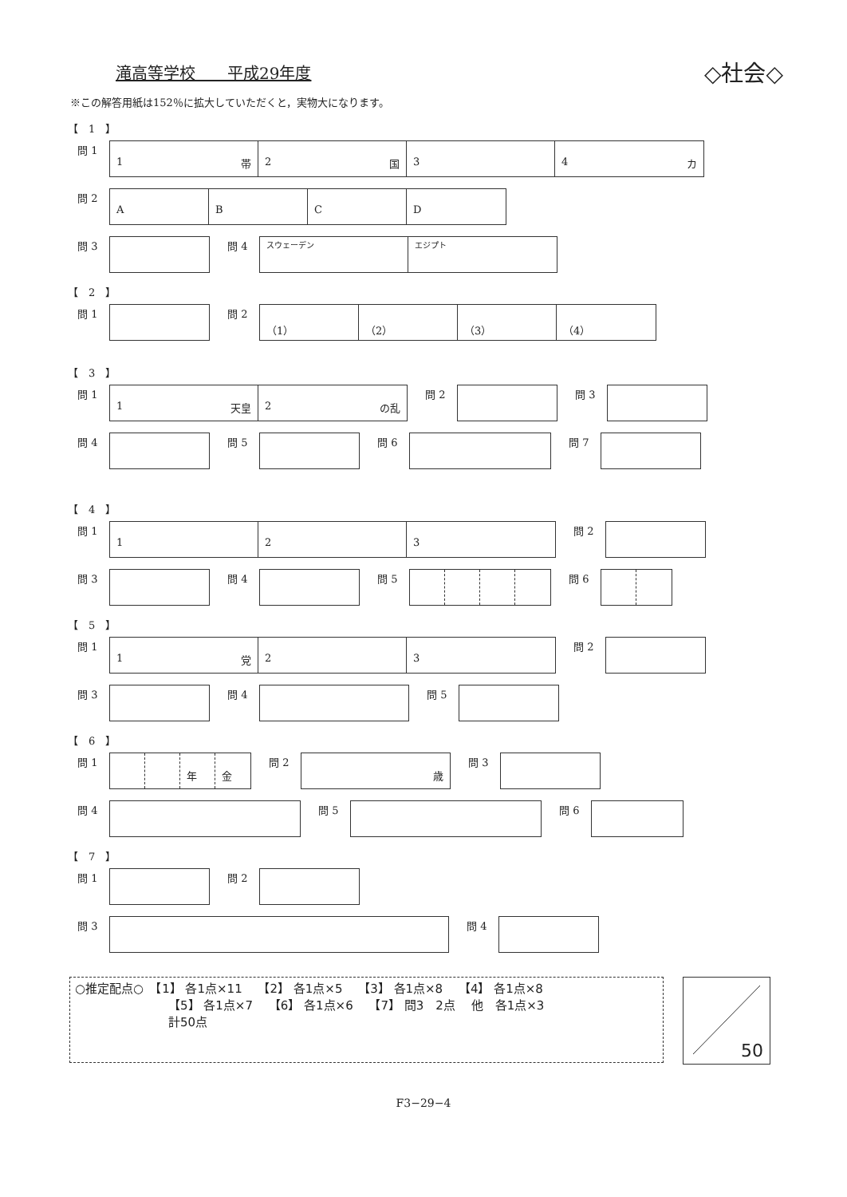滝高等学校　　平成29年度
◇社会◇
※この解答用紙は152％に拡大していただくと，実物大になります。
【　1　】
問 1
1 帯 2 国 3 4 カ
問 2
A B C D
問 3 問 4
スウェーデン エジプト
【　2　】
問 1 問 2
（1） （2） （3） （4）
【　3　】
問 1
1 天皇 2 の乱
問 2 問 3
問 4 問 5 問 6 問 7
【　4　】
問 1
1 2 3
問 2
問 3 問 4 問 5 問 6
【　5　】
問 1
1 党 2 3
問 2
問 3 問 4 問 5
【　6　】
問 1
年 金
問 2
歳
問 3
問 4 問 5 問 6
【　7　】
問 1 問 2
問 3 問 4
○推定配点○　【1】 各1点×11　 【2】 各1点×5　 【3】 各1点×8　 【4】 各1点×8
【5】 各1点×7　 【6】 各1点×6　 【7】 問3　2点　 他　各1点×3
計50点
50
F3−29−4